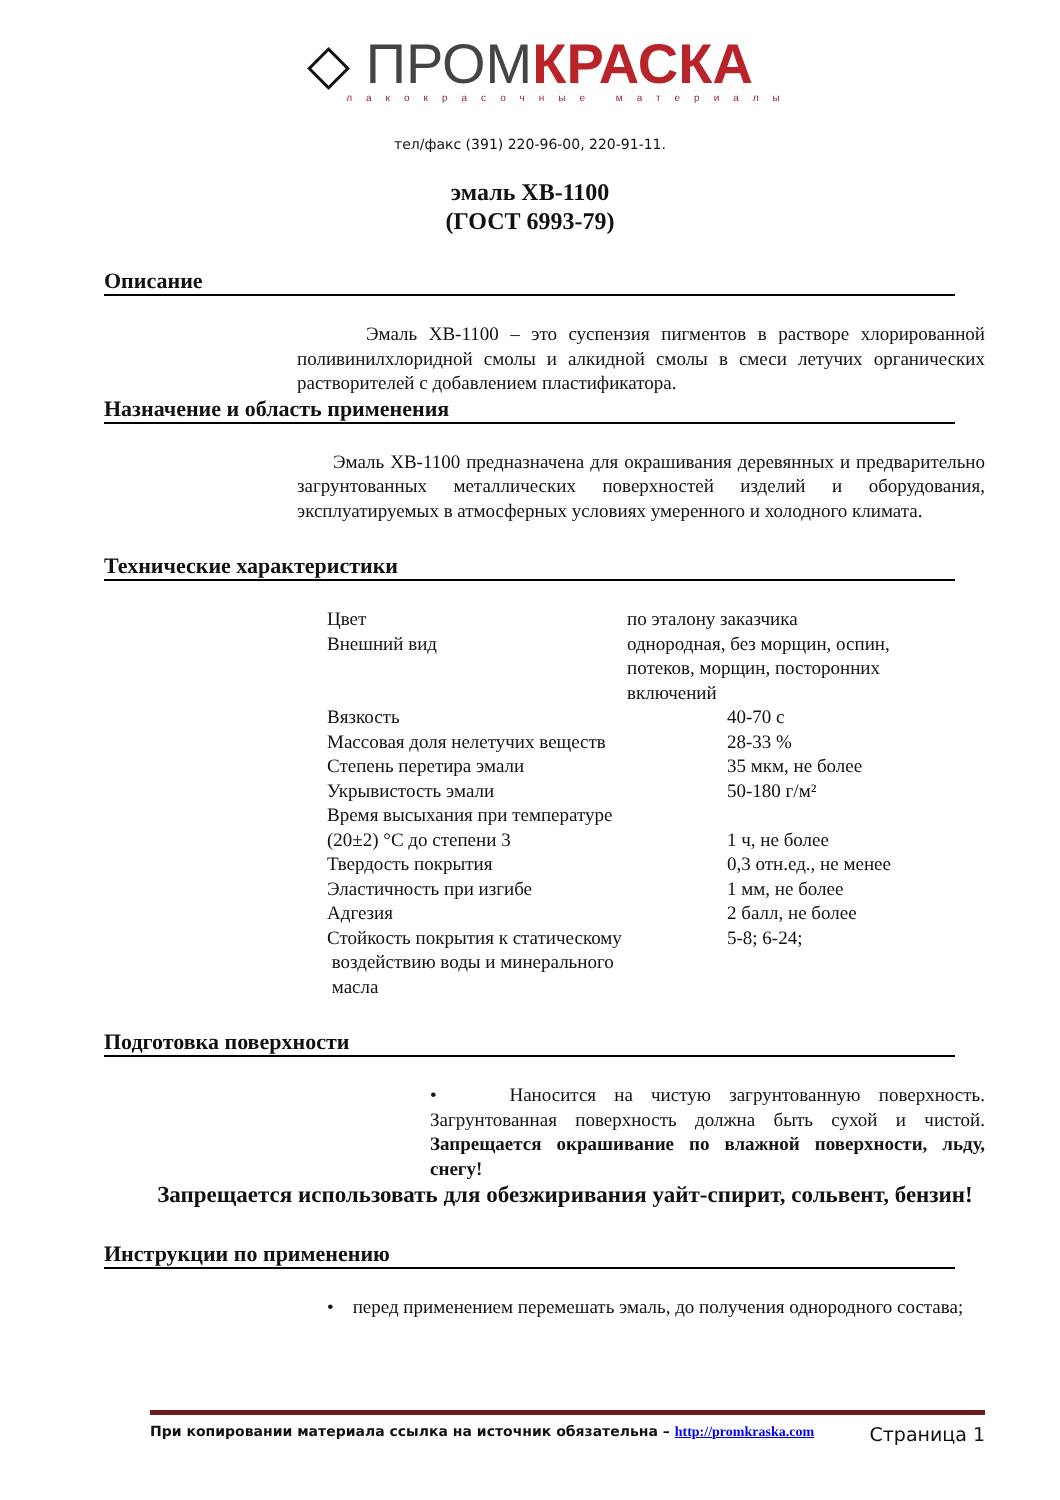◇ ПРОМ КРАСКА
лакокрасочные материалы
тел/факс (391) 220-96-00, 220-91-11.
эмаль ХВ-1100
(ГОСТ 6993-79)
Описание
Эмаль ХВ-1100 – это суспензия пигментов в растворе хлорированной поливинилхлоридной смолы и алкидной смолы в смеси летучих органических растворителей с добавлением пластификатора.
Назначение и область применения
Эмаль ХВ-1100 предназначена для окрашивания деревянных и предварительно загрунтованных металлических поверхностей изделий и оборудования, эксплуатируемых в атмосферных условиях умеренного и холодного климата.
Технические характеристики
| Цвет | по эталону заказчика |
| Внешний вид | однородная, без морщин, оспин, потеков, морщин, посторонних включений |
| Вязкость | 40-70 с |
| Массовая доля нелетучих веществ | 28-33 % |
| Степень перетира эмали | 35 мкм, не более |
| Укрывистость эмали | 50-180 г/м² |
| Время высыхания при температуре (20±2) °С до степени 3 | 1 ч, не более |
| Твердость покрытия | 0,3 отн.ед., не менее |
| Эластичность при изгибе | 1 мм, не более |
| Адгезия | 2 балл, не более |
| Стойкость покрытия к статическому воздействию воды и минерального масла | 5-8; 6-24; |
Подготовка поверхности
• Наносится на чистую загрунтованную поверхность. Загрунтованная поверхность должна быть сухой и чистой. Запрещается окрашивание по влажной поверхности, льду, снегу!
Запрещается использовать для обезжиривания уайт-спирит, сольвент, бензин!
Инструкции по применению
• перед применением перемешать эмаль, до получения однородного состава;
При копировании материала ссылка на источник обязательна – http://promkraska.com
Страница 1